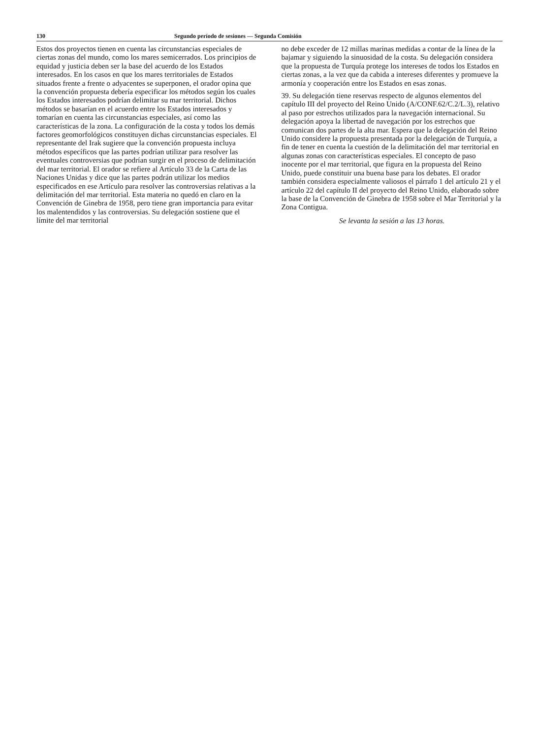130 Segundo período de sesiones — Segunda Comisión
Estos dos proyectos tienen en cuenta las circunstancias especiales de ciertas zonas del mundo, como los mares semicerrados. Los principios de equidad y justicia deben ser la base del acuerdo de los Estados interesados. En los casos en que los mares territoriales de Estados situados frente a frente o adyacentes se superponen, el orador opina que la convención propuesta debería especificar los métodos según los cuales los Estados interesados podrían delimitar su mar territorial. Dichos métodos se basarían en el acuerdo entre los Estados interesados y tomarían en cuenta las circunstancias especiales, así como las características de la zona. La configuración de la costa y todos los demás factores geomorfológicos constituyen dichas circunstancias especiales. El representante del Irak sugiere que la convención propuesta incluya métodos específicos que las partes podrían utilizar para resolver las eventuales controversias que podrían surgir en el proceso de delimitación del mar territorial. El orador se refiere al Artículo 33 de la Carta de las Naciones Unidas y dice que las partes podrán utilizar los medios especificados en ese Artículo para resolver las controversias relativas a la delimitación del mar territorial. Esta materia no quedó en claro en la Convención de Ginebra de 1958, pero tiene gran importancia para evitar los malentendidos y las controversias. Su delegación sostiene que el límite del mar territorial
no debe exceder de 12 millas marinas medidas a contar de la línea de la bajamar y siguiendo la sinuosidad de la costa. Su delegación considera que la propuesta de Turquía protege los intereses de todos los Estados en ciertas zonas, a la vez que da cabida a intereses diferentes y promueve la armonía y cooperación entre los Estados en esas zonas.
39. Su delegación tiene reservas respecto de algunos elementos del capítulo III del proyecto del Reino Unido (A/CONF.62/C.2/L.3), relativo al paso por estrechos utilizados para la navegación internacional. Su delegación apoya la libertad de navegación por los estrechos que comunican dos partes de la alta mar. Espera que la delegación del Reino Unido considere la propuesta presentada por la delegación de Turquía, a fin de tener en cuenta la cuestión de la delimitación del mar territorial en algunas zonas con características especiales. El concepto de paso inocente por el mar territorial, que figura en la propuesta del Reino Unido, puede constituir una buena base para los debates. El orador también considera especialmente valiosos el párrafo 1 del artículo 21 y el artículo 22 del capítulo II del proyecto del Reino Unido, elaborado sobre la base de la Convención de Ginebra de 1958 sobre el Mar Territorial y la Zona Contigua.
Se levanta la sesión a las 13 horas.